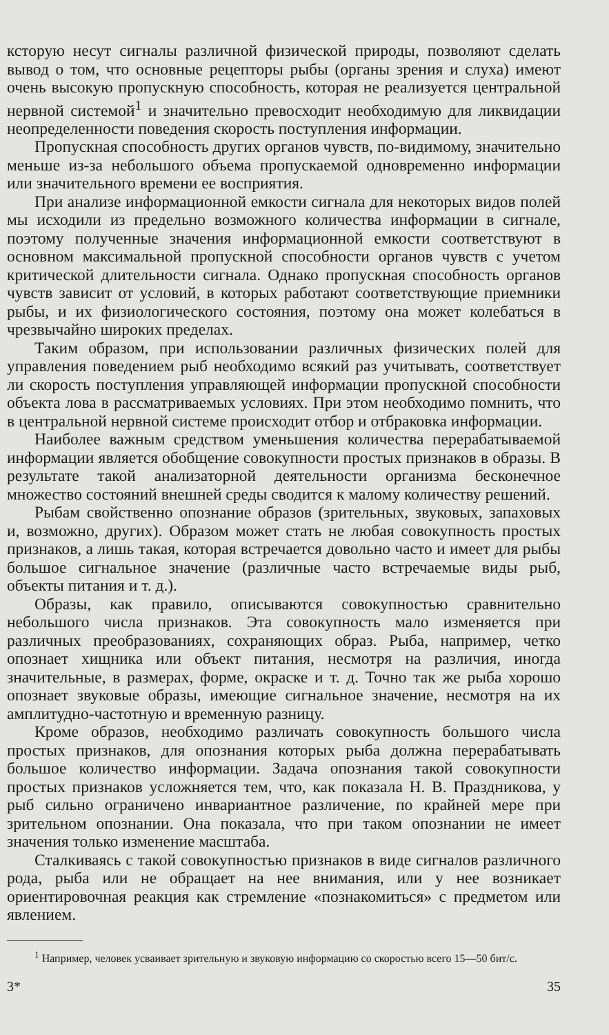ксторую несут сигналы различной физической природы, позволяют сделать вывод о том, что основные рецепторы рыбы (органы зрения и слуха) имеют очень высокую пропускную способность, которая не реализуется центральной нервной системой<sup>1</sup> и значительно превосходит необходимую для ликвидации неопределенности поведения скорость поступления информации.
Пропускная способность других органов чувств, по-видимому, значительно меньше из-за небольшого объема пропускаемой одновременно информации или значительного времени ее восприятия.
При анализе информационной емкости сигнала для некоторых видов полей мы исходили из предельно возможного количества информации в сигнале, поэтому полученные значения информационной емкости соответствуют в основном максимальной пропускной способности органов чувств с учетом критической длительности сигнала. Однако пропускная способность органов чувств зависит от условий, в которых работают соответствующие приемники рыбы, и их физиологического состояния, поэтому она может колебаться в чрезвычайно широких пределах.
Таким образом, при использовании различных физических полей для управления поведением рыб необходимо всякий раз учитывать, соответствует ли скорость поступления управляющей информации пропускной способности объекта лова в рассматриваемых условиях. При этом необходимо помнить, что в центральной нервной системе происходит отбор и отбраковка информации.
Наиболее важным средством уменьшения количества перерабатываемой информации является обобщение совокупности простых признаков в образы. В результате такой анализаторной деятельности организма бесконечное множество состояний внешней среды сводится к малому количеству решений.
Рыбам свойственно опознание образов (зрительных, звуковых, запаховых и, возможно, других). Образом может стать не любая совокупность простых признаков, а лишь такая, которая встречается довольно часто и имеет для рыбы большое сигнальное значение (различные часто встречаемые виды рыб, объекты питания и т. д.).
Образы, как правило, описываются совокупностью сравнительно небольшого числа признаков. Эта совокупность мало изменяется при различных преобразованиях, сохраняющих образ. Рыба, например, четко опознает хищника или объект питания, несмотря на различия, иногда значительные, в размерах, форме, окраске и т. д. Точно так же рыба хорошо опознает звуковые образы, имеющие сигнальное значение, несмотря на их амплитудно-частотную и временную разницу.
Кроме образов, необходимо различать совокупность большого числа простых признаков, для опознания которых рыба должна перерабатывать большое количество информации. Задача опознания такой совокупности простых признаков усложняется тем, что, как показала Н. В. Праздникова, у рыб сильно ограничено инвариантное различение, по крайней мере при зрительном опознании. Она показала, что при таком опознании не имеет значения только изменение масштаба.
Сталкиваясь с такой совокупностью признаков в виде сигналов различного рода, рыба или не обращает на нее внимания, или у нее возникает ориентировочная реакция как стремление «познакомиться» с предметом или явлением.
<sup>1</sup> Например, человек усваивает зрительную и звуковую информацию со скоростью всего 15—50 бит/с.
3* 35